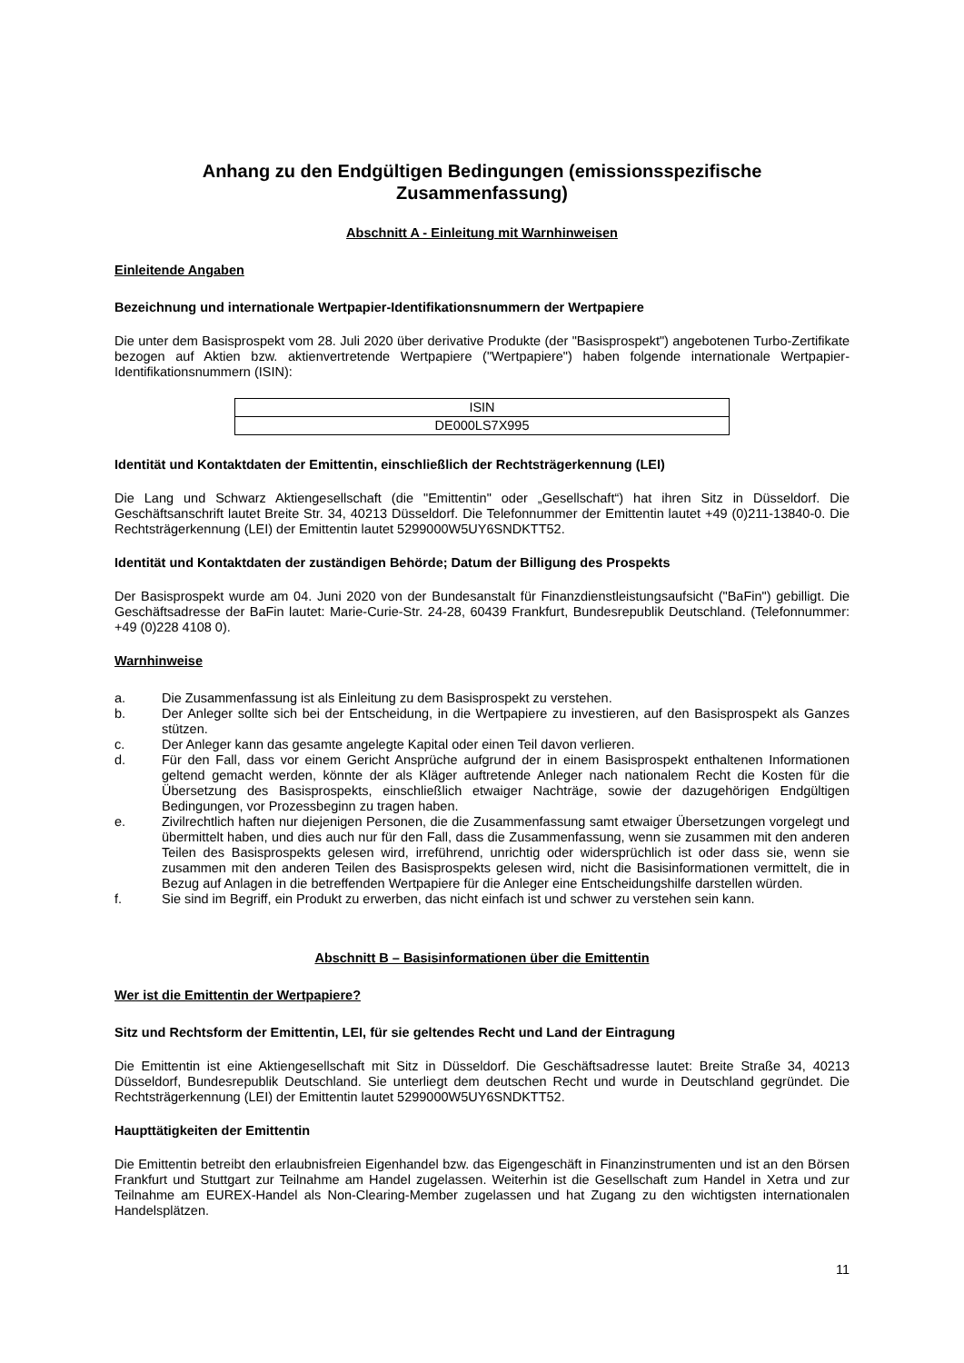Anhang zu den Endgültigen Bedingungen (emissionsspezifische Zusammenfassung)
Abschnitt A - Einleitung mit Warnhinweisen
Einleitende Angaben
Bezeichnung und internationale Wertpapier-Identifikationsnummern der Wertpapiere
Die unter dem Basisprospekt vom 28. Juli 2020 über derivative Produkte (der "Basisprospekt") angebotenen Turbo-Zertifikate bezogen auf Aktien bzw. aktienvertretende Wertpapiere ("Wertpapiere") haben folgende internationale Wertpapier-Identifikationsnummern (ISIN):
| ISIN |
| --- |
| DE000LS7X995 |
Identität und Kontaktdaten der Emittentin, einschließlich der Rechtsträgerkennung (LEI)
Die Lang und Schwarz Aktiengesellschaft (die "Emittentin" oder „Gesellschaft“) hat ihren Sitz in Düsseldorf. Die Geschäftsanschrift lautet Breite Str. 34, 40213 Düsseldorf. Die Telefonnummer der Emittentin lautet +49 (0)211-13840-0. Die Rechtsträgerkennung (LEI) der Emittentin lautet 5299000W5UY6SNDKTT52.
Identität und Kontaktdaten der zuständigen Behörde; Datum der Billigung des Prospekts
Der Basisprospekt wurde am 04. Juni 2020 von der Bundesanstalt für Finanzdienstleistungsaufsicht ("BaFin") gebilligt. Die Geschäftsadresse der BaFin lautet: Marie-Curie-Str. 24-28, 60439 Frankfurt, Bundesrepublik Deutschland. (Telefonnummer: +49 (0)228 4108 0).
Warnhinweise
a. Die Zusammenfassung ist als Einleitung zu dem Basisprospekt zu verstehen.
b. Der Anleger sollte sich bei der Entscheidung, in die Wertpapiere zu investieren, auf den Basisprospekt als Ganzes stützen.
c. Der Anleger kann das gesamte angelegte Kapital oder einen Teil davon verlieren.
d. Für den Fall, dass vor einem Gericht Ansprüche aufgrund der in einem Basisprospekt enthaltenen Informationen geltend gemacht werden, könnte der als Kläger auftretende Anleger nach nationalem Recht die Kosten für die Übersetzung des Basisprospekts, einschließlich etwaiger Nachträge, sowie der dazugehörigen Endgültigen Bedingungen, vor Prozessbeginn zu tragen haben.
e. Zivilrechtlich haften nur diejenigen Personen, die die Zusammenfassung samt etwaiger Übersetzungen vorgelegt und übermittelt haben, und dies auch nur für den Fall, dass die Zusammenfassung, wenn sie zusammen mit den anderen Teilen des Basisprospekts gelesen wird, irreführend, unrichtig oder widersprüchlich ist oder dass sie, wenn sie zusammen mit den anderen Teilen des Basisprospekts gelesen wird, nicht die Basisinformationen vermittelt, die in Bezug auf Anlagen in die betreffenden Wertpapiere für die Anleger eine Entscheidungshilfe darstellen würden.
f. Sie sind im Begriff, ein Produkt zu erwerben, das nicht einfach ist und schwer zu verstehen sein kann.
Abschnitt B – Basisinformationen über die Emittentin
Wer ist die Emittentin der Wertpapiere?
Sitz und Rechtsform der Emittentin, LEI, für sie geltendes Recht und Land der Eintragung
Die Emittentin ist eine Aktiengesellschaft mit Sitz in Düsseldorf. Die Geschäftsadresse lautet: Breite Straße 34, 40213 Düsseldorf, Bundesrepublik Deutschland. Sie unterliegt dem deutschen Recht und wurde in Deutschland gegründet. Die Rechtsträgerkennung (LEI) der Emittentin lautet 5299000W5UY6SNDKTT52.
Haupttätigkeiten der Emittentin
Die Emittentin betreibt den erlaubnisfreien Eigenhandel bzw. das Eigengeschäft in Finanzinstrumenten und ist an den Börsen Frankfurt und Stuttgart zur Teilnahme am Handel zugelassen. Weiterhin ist die Gesellschaft zum Handel in Xetra und zur Teilnahme am EUREX-Handel als Non-Clearing-Member zugelassen und hat Zugang zu den wichtigsten internationalen Handelsplätzen.
11